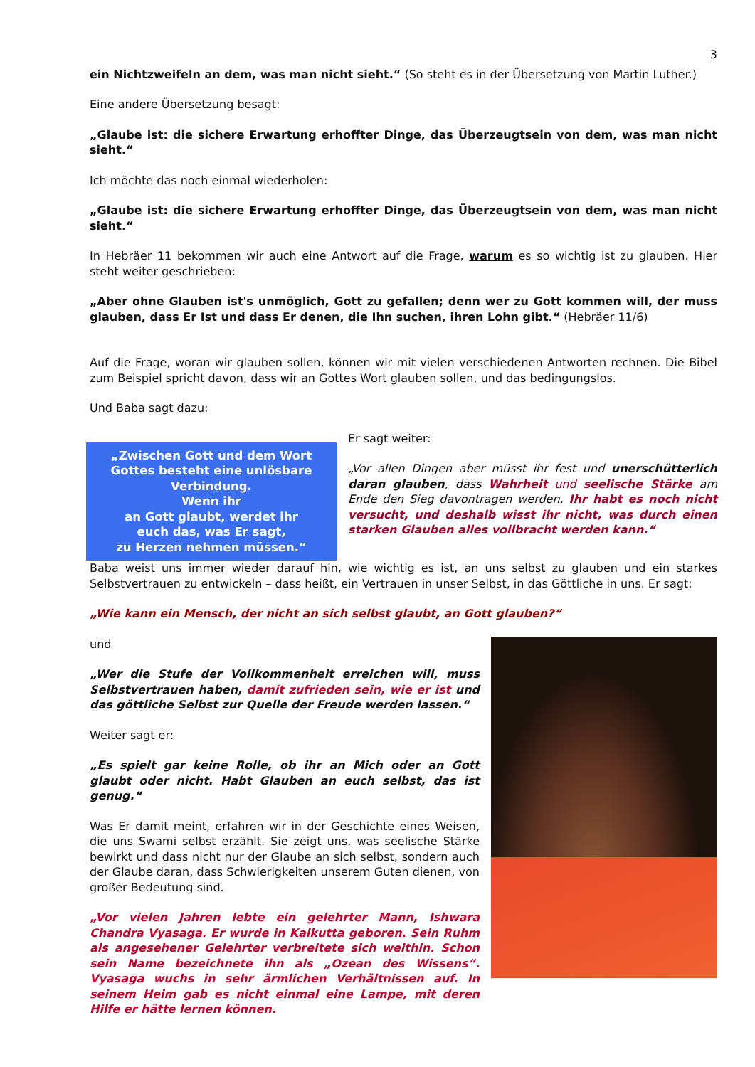3
ein Nichtzweifeln an dem, was man nicht sieht.“ (So steht es in der Übersetzung von Martin Luther.)
Eine andere Übersetzung besagt:
„Glaube ist: die sichere Erwartung erhoffter Dinge, das Überzeugtsein von dem, was man nicht sieht.“
Ich möchte das noch einmal wiederholen:
„Glaube ist: die sichere Erwartung erhoffter Dinge, das Überzeugtsein von dem, was man nicht sieht.“
In Hebräer 11 bekommen wir auch eine Antwort auf die Frage, warum es so wichtig ist zu glauben. Hier steht weiter geschrieben:
„Aber ohne Glauben ist's unmöglich, Gott zu gefallen; denn wer zu Gott kommen will, der muss glauben, dass Er Ist und dass Er denen, die Ihn suchen, ihren Lohn gibt.“ (Hebräer 11/6)
Auf die Frage, woran wir glauben sollen, können wir mit vielen verschiedenen Antworten rechnen. Die Bibel zum Beispiel spricht davon, dass wir an Gottes Wort glauben sollen, und das bedingungslos.
Und Baba sagt dazu:
„Zwischen Gott und dem Wort Gottes besteht eine unlösbare Verbindung.
Wenn ihr
an Gott glaubt, werdet ihr
euch das, was Er sagt,
zu Herzen nehmen müssen.“
Er sagt weiter:
„Vor allen Dingen aber müsst ihr fest und unerschütterlich daran glauben, dass Wahrheit und seelische Stärke am Ende den Sieg davontragen werden. Ihr habt es noch nicht versucht, und deshalb wisst ihr nicht, was durch einen starken Glauben alles vollbracht werden kann.“
Baba weist uns immer wieder darauf hin, wie wichtig es ist, an uns selbst zu glauben und ein starkes Selbstvertrauen zu entwickeln – dass heißt, ein Vertrauen in unser Selbst, in das Göttliche in uns. Er sagt:
„Wie kann ein Mensch, der nicht an sich selbst glaubt, an Gott glauben?“
und
„Wer die Stufe der Vollkommenheit erreichen will, muss Selbstvertrauen haben, damit zufrieden sein, wie er ist und das göttliche Selbst zur Quelle der Freude werden lassen.“
Weiter sagt er:
„Es spielt gar keine Rolle, ob ihr an Mich oder an Gott glaubt oder nicht. Habt Glauben an euch selbst, das ist genug.“
Was Er damit meint, erfahren wir in der Geschichte eines Weisen, die uns Swami selbst erzählt. Sie zeigt uns, was seelische Stärke bewirkt und dass nicht nur der Glaube an sich selbst, sondern auch der Glaube daran, dass Schwierigkeiten unserem Guten dienen, von großer Bedeutung sind.
„Vor vielen Jahren lebte ein gelehrter Mann, Ishwara Chandra Vyasaga. Er wurde in Kalkutta geboren. Sein Ruhm als angesehener Gelehrter verbreitete sich weithin. Schon sein Name bezeichnete ihn als „Ozean des Wissens“. Vyasaga wuchs in sehr ärmlichen Verhältnissen auf. In seinem Heim gab es nicht einmal eine Lampe, mit deren Hilfe er hätte lernen können.